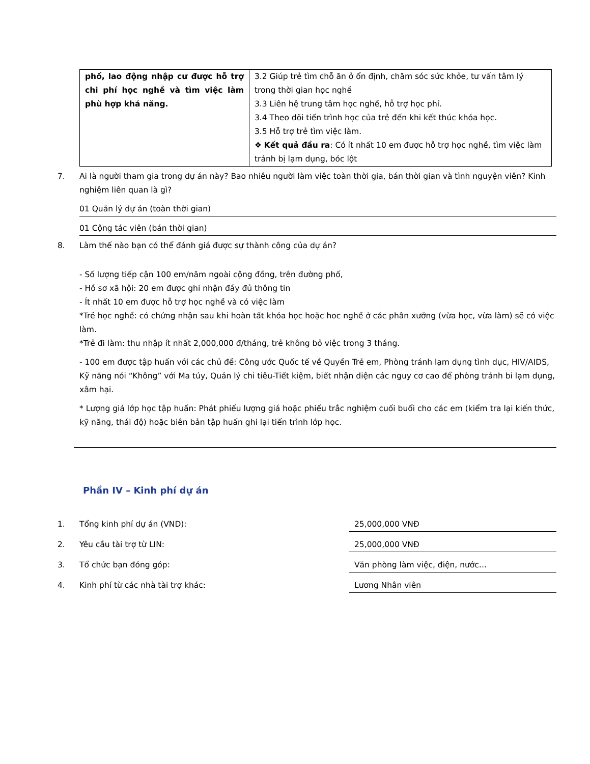| phố, lao động nhập cư được hỗ trợ chi phí học nghề và tìm việc làm phù hợp khả năng. | 3.2 Giúp trẻ tìm chỗ ăn ở ổn định, chăm sóc sức khỏe, tư vấn tâm lý trong thời gian học nghề 3.3 Liên hệ trung tâm học nghề, hỗ trợ học phí. 3.4 Theo dõi tiến trình học của trẻ đến khi kết thúc khóa học. 3.5 Hỗ trợ trẻ tìm việc làm. ❖ Kết quả đầu ra : Có ít nhất 10 em được hỗ trợ học nghề, tìm việc làm tránh bị lạm dụng, bóc lột |
7. Ai là người tham gia trong dự án này? Bao nhiêu người làm việc toàn thời gia, bán thời gian và tình nguyện viên? Kinh nghiệm liên quan là gì?
01 Quản lý dự án (toàn thời gian)
01 Cộng tác viên (bán thời gian)
8. Làm thế nào bạn có thể đánh giá được sự thành công của dự án?
- Số lượng tiếp cận 100 em/năm ngoài cộng đồng, trên đường phố,
- Hồ sơ xã hội: 20 em được ghi nhận đầy đủ thông tin
- Ít nhất 10 em được hỗ trợ học nghề và có việc làm
*Trẻ học nghề: có chứng nhận sau khi hoàn tất khóa học hoặc hoc nghề ở các phân xưởng (vừa học, vừa làm) sẽ có việc làm.
*Trẻ đi làm: thu nhập ít nhất 2,000,000 đ/tháng, trẻ không bỏ việc trong 3 tháng.
- 100 em được tập huấn với các chủ đề: Công ước Quốc tế về Quyền Trẻ em, Phòng tránh lạm dụng tình dục, HIV/AIDS, Kỹ năng nói “Không” với Ma túy, Quản lý chi tiêu-Tiết kiệm, biết nhận diện các nguy cơ cao để phòng tránh bi lạm dụng, xâm hại.
* Lượng giá lớp học tập huấn: Phát phiếu lượng giá hoặc phiếu trắc nghiệm cuối buổi cho các em (kiểm tra lại kiến thức, kỹ năng, thái độ) hoặc biên bản tập huấn ghi lại tiến trình lớp học.
Phần IV – Kinh phí dự án
1. Tổng kinh phí dự án (VND): 25,000,000 VNĐ
2. Yêu cầu tài trợ từ LIN: 25,000,000 VNĐ
3. Tổ chức bạn đóng góp: Văn phòng làm việc, điện, nước…
4. Kinh phí từ các nhà tài trợ khác: Lương Nhân viên